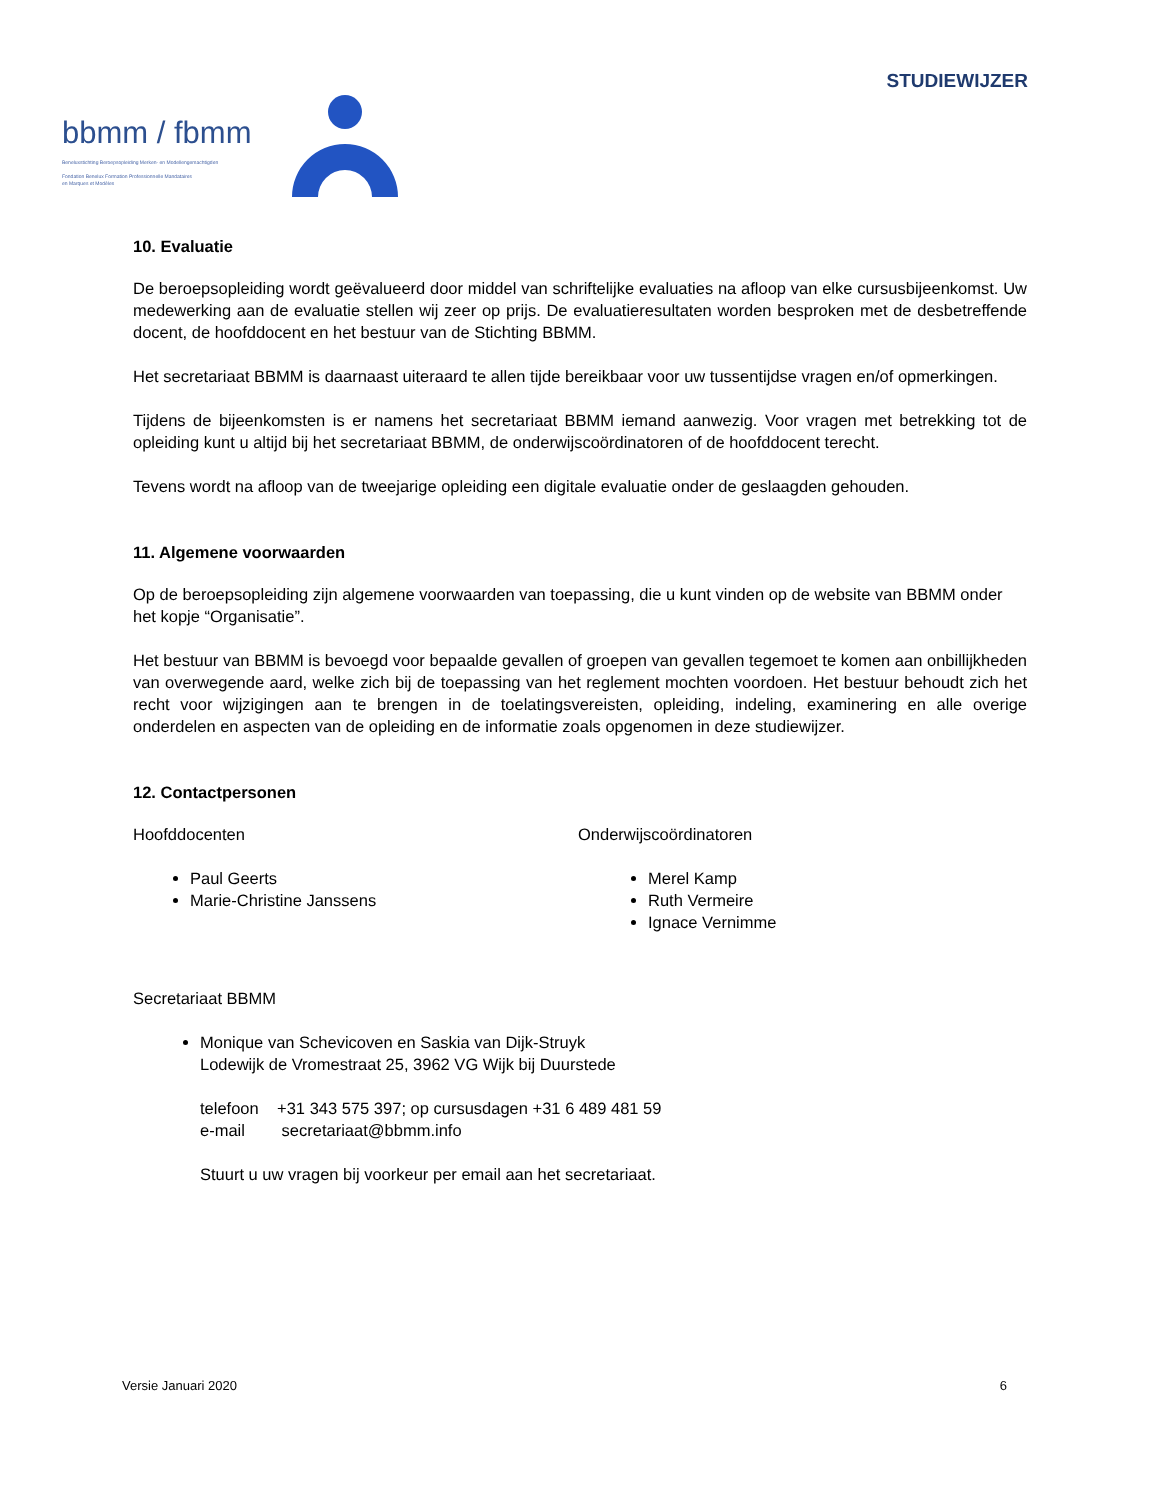STUDIEWIJZER
bbmm / fbmm
Beneluxstichting Beroepsopleiding Merken- en Modellengemachtigden
Fondation Benelux Formation Professionnelle Mandataires
en Marques et Modèles
10. Evaluatie
De beroepsopleiding wordt geëvalueerd door middel van schriftelijke evaluaties na afloop van elke cursusbijeenkomst. Uw medewerking aan de evaluatie stellen wij zeer op prijs. De evaluatieresultaten worden besproken met de desbetreffende docent, de hoofddocent en het bestuur van de Stichting BBMM.
Het secretariaat BBMM is daarnaast uiteraard te allen tijde bereikbaar voor uw tussentijdse vragen en/of opmerkingen.
Tijdens de bijeenkomsten is er namens het secretariaat BBMM iemand aanwezig. Voor vragen met betrekking tot de opleiding kunt u altijd bij het secretariaat BBMM, de onderwijscoördinatoren of de hoofddocent terecht.
Tevens wordt na afloop van de tweejarige opleiding een digitale evaluatie onder de geslaagden gehouden.
11. Algemene voorwaarden
Op de beroepsopleiding zijn algemene voorwaarden van toepassing, die u kunt vinden op de website van BBMM onder het kopje “Organisatie”.
Het bestuur van BBMM is bevoegd voor bepaalde gevallen of groepen van gevallen tegemoet te komen aan onbillijkheden van overwegende aard, welke zich bij de toepassing van het reglement mochten voordoen. Het bestuur behoudt zich het recht voor wijzigingen aan te brengen in de toelatingsvereisten, opleiding, indeling, examinering en alle overige onderdelen en aspecten van de opleiding en de informatie zoals opgenomen in deze studiewijzer.
12. Contactpersonen
Hoofddocenten
Paul Geerts
Marie-Christine Janssens
Onderwijscoördinatoren
Merel Kamp
Ruth Vermeire
Ignace Vernimme
Secretariaat BBMM
Monique van Schevicoven en Saskia van Dijk-Struyk
Lodewijk de Vromestraat 25, 3962 VG Wijk bij Duurstede
telefoon +31 343 575 397; op cursusdagen +31 6 489 481 59
e-mail secretariaat@bbmm.info
Stuurt u uw vragen bij voorkeur per email aan het secretariaat.
Versie Januari 2020 6